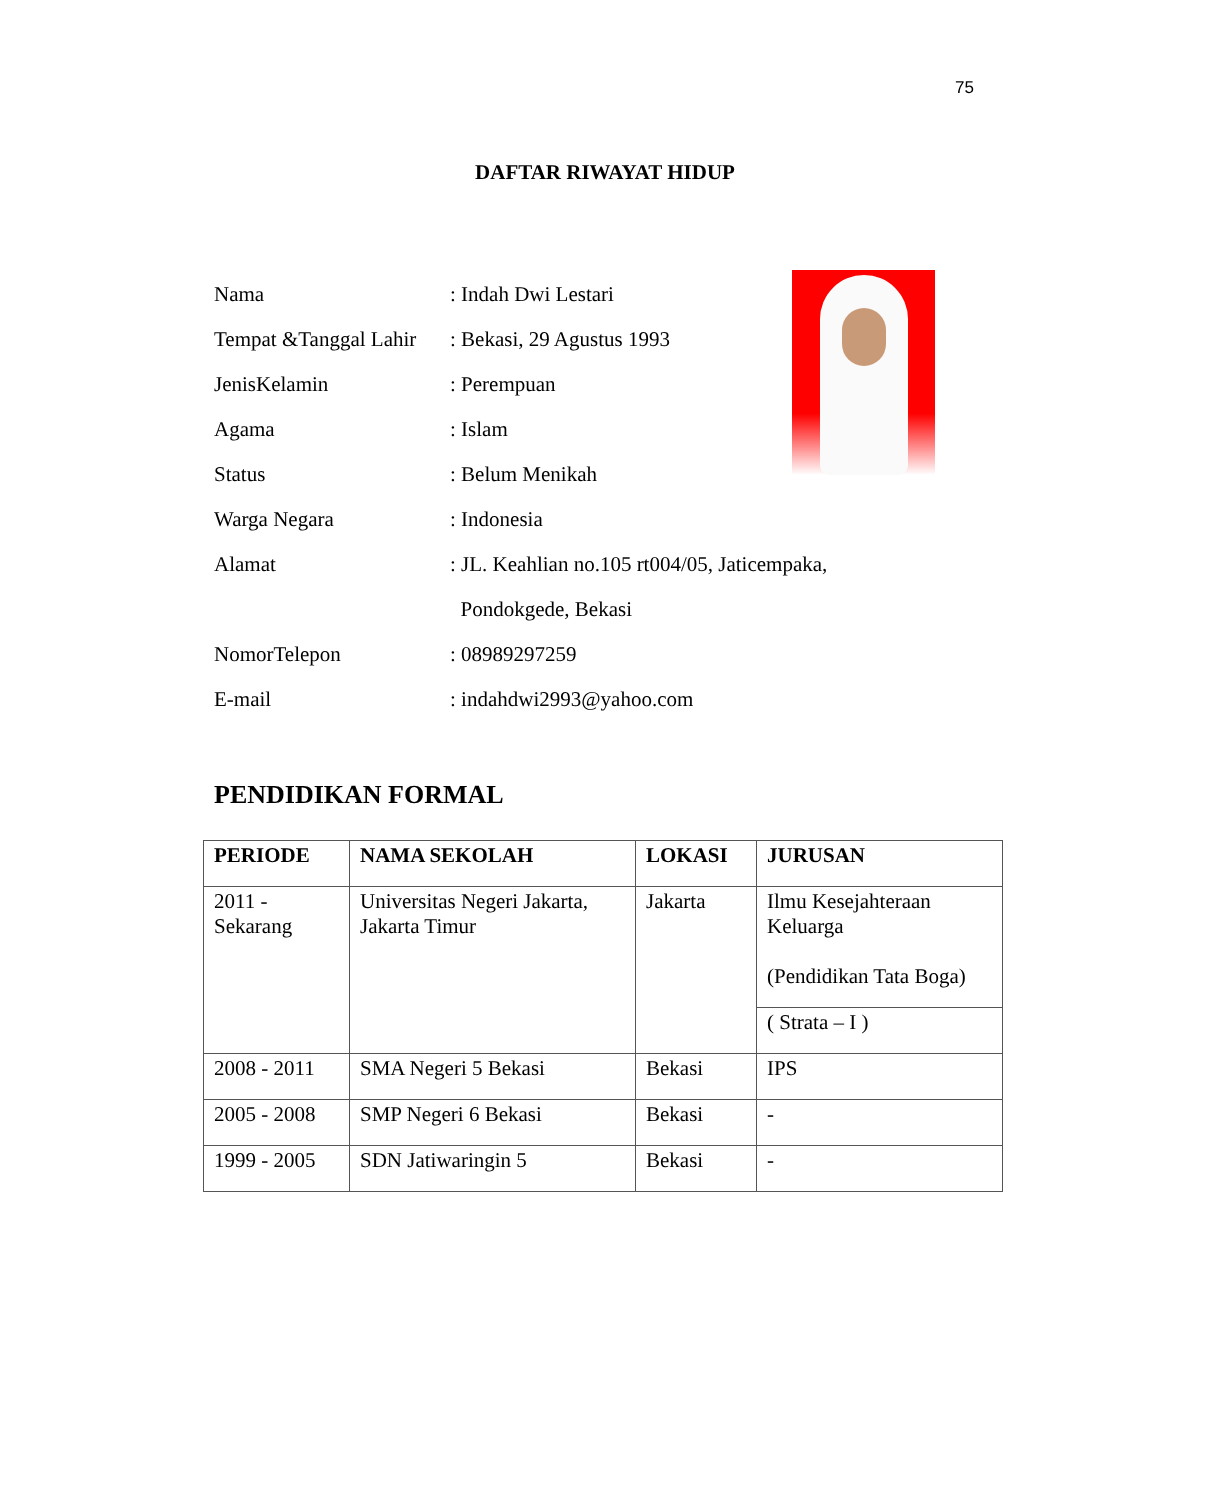75
DAFTAR RIWAYAT HIDUP
Nama: Indah Dwi Lestari
Tempat &Tanggal Lahir: Bekasi, 29 Agustus 1993
JenisKelamin: Perempuan
Agama: Islam
Status: Belum Menikah
Warga Negara: Indonesia
Alamat: JL. Keahlian no.105 rt004/05, Jaticempaka,
Pondokgede, Bekasi
NomorTelepon: 08989297259
E-mail: indahdwi2993@yahoo.com
PENDIDIKAN FORMAL
| PERIODE | NAMA SEKOLAH | LOKASI | JURUSAN |
| --- | --- | --- | --- |
| 2011 - Sekarang | Universitas Negeri Jakarta, Jakarta Timur | Jakarta | Ilmu Kesejahteraan Keluarga (Pendidikan Tata Boga) |
| | | | ( Strata – I ) |
| 2008 - 2011 | SMA Negeri 5 Bekasi | Bekasi | IPS |
| 2005 - 2008 | SMP Negeri 6 Bekasi | Bekasi | - |
| 1999 - 2005 | SDN Jatiwaringin 5 | Bekasi | - |